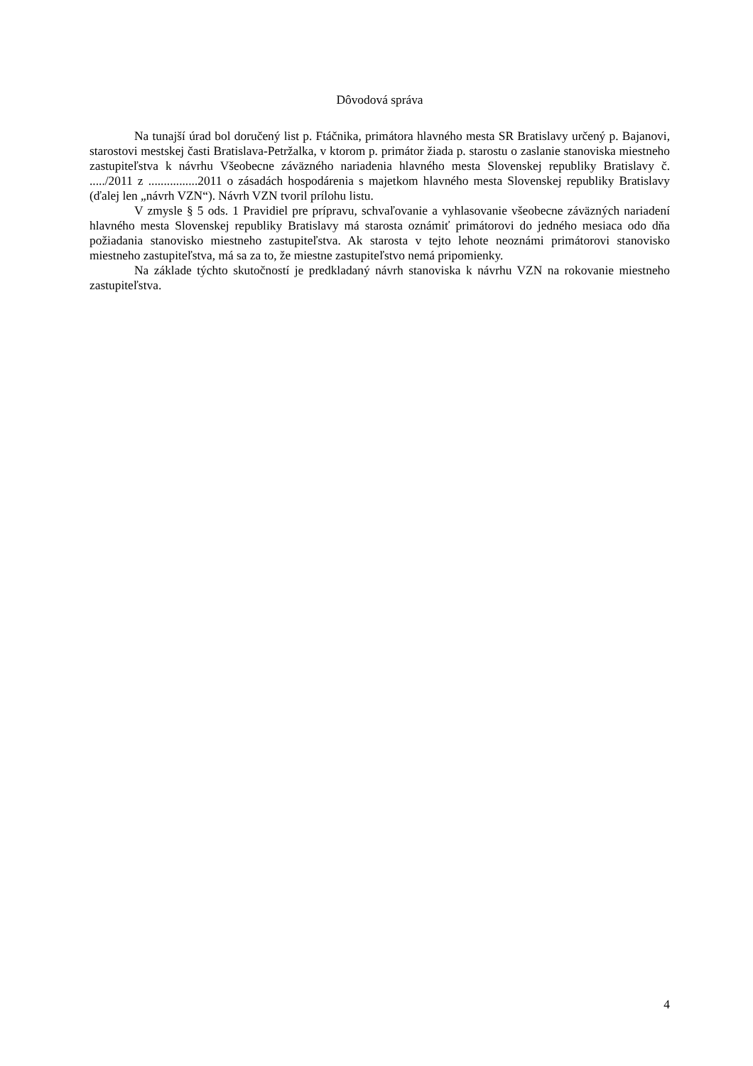Dôvodová správa
Na tunajší úrad bol doručený list p. Ftáčnika, primátora hlavného mesta SR Bratislavy určený p. Bajanovi, starostovi mestskej časti Bratislava-Petržalka, v ktorom p. primátor žiada p. starostu o zaslanie stanoviska miestneho zastupiteľstva k návrhu Všeobecne záväzného nariadenia hlavného mesta Slovenskej republiky Bratislavy č. ...../2011 z ................2011 o zásadách hospodárenia s majetkom hlavného mesta Slovenskej republiky Bratislavy (ďalej len „návrh VZN“). Návrh VZN tvoril prílohu listu.
V zmysle § 5 ods. 1 Pravidiel pre prípravu, schvaľovanie a vyhlasovanie všeobecne záväzných nariadení hlavného mesta Slovenskej republiky Bratislavy má starosta oznámiť primátorovi do jedného mesiaca odo dňa požiadania stanovisko miestneho zastupiteľstva. Ak starosta v tejto lehote neoznámi primátorovi stanovisko miestneho zastupiteľstva, má sa za to, že miestne zastupiteľstvo nemá pripomienky.
Na základe týchto skutočností je predkladaný návrh stanoviska k návrhu VZN na rokovanie miestneho zastupiteľstva.
4